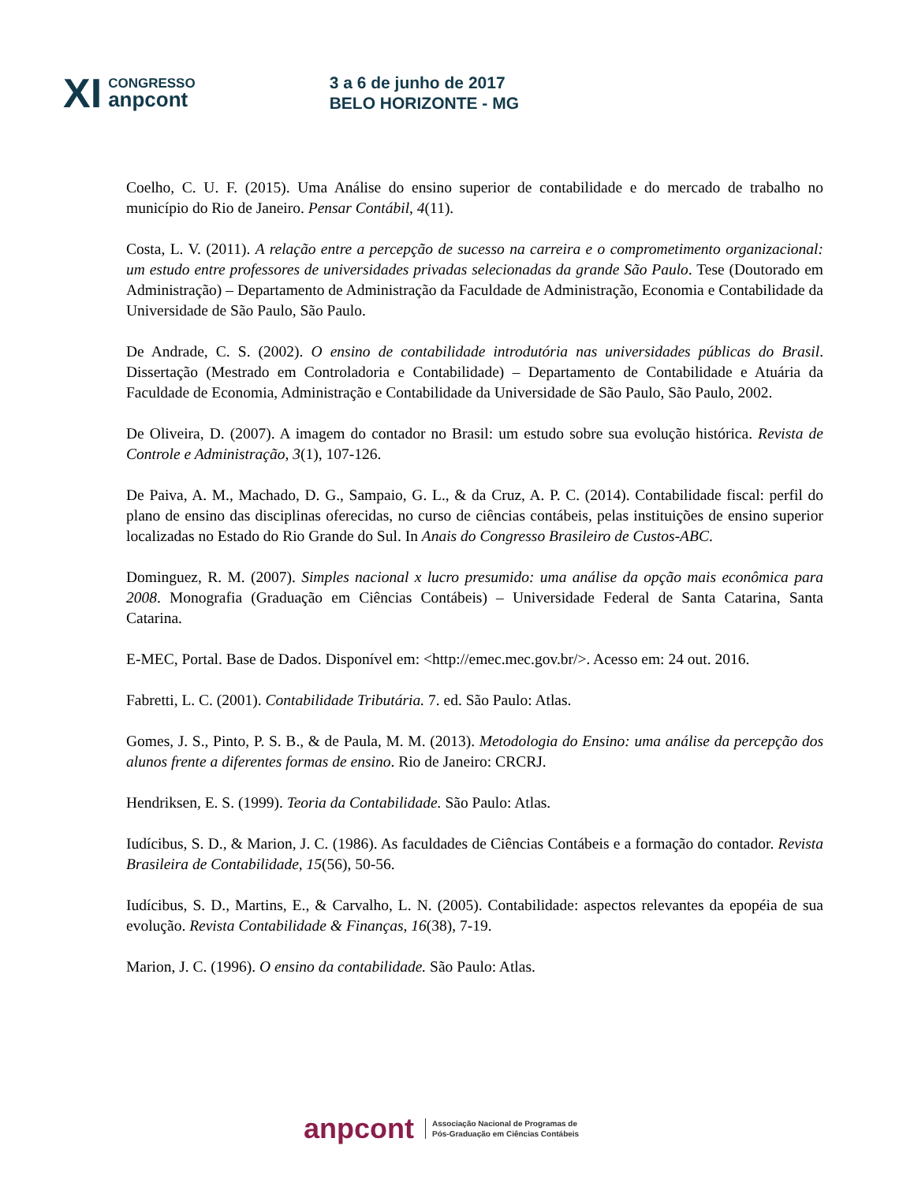XI
CONGRESSO
anpcont
3 a 6 de junho de 2017
BELO HORIZONTE - MG
Coelho, C. U. F. (2015). Uma Análise do ensino superior de contabilidade e do mercado de trabalho no município do Rio de Janeiro. Pensar Contábil, 4(11).
Costa, L. V. (2011). A relação entre a percepção de sucesso na carreira e o comprometimento organizacional: um estudo entre professores de universidades privadas selecionadas da grande São Paulo. Tese (Doutorado em Administração) – Departamento de Administração da Faculdade de Administração, Economia e Contabilidade da Universidade de São Paulo, São Paulo.
De Andrade, C. S. (2002). O ensino de contabilidade introdutória nas universidades públicas do Brasil. Dissertação (Mestrado em Controladoria e Contabilidade) – Departamento de Contabilidade e Atuária da Faculdade de Economia, Administração e Contabilidade da Universidade de São Paulo, São Paulo, 2002.
De Oliveira, D. (2007). A imagem do contador no Brasil: um estudo sobre sua evolução histórica. Revista de Controle e Administração, 3(1), 107-126.
De Paiva, A. M., Machado, D. G., Sampaio, G. L., & da Cruz, A. P. C. (2014). Contabilidade fiscal: perfil do plano de ensino das disciplinas oferecidas, no curso de ciências contábeis, pelas instituições de ensino superior localizadas no Estado do Rio Grande do Sul. In Anais do Congresso Brasileiro de Custos-ABC.
Dominguez, R. M. (2007). Simples nacional x lucro presumido: uma análise da opção mais econômica para 2008. Monografia (Graduação em Ciências Contábeis) – Universidade Federal de Santa Catarina, Santa Catarina.
E-MEC, Portal. Base de Dados. Disponível em: <http://emec.mec.gov.br/>. Acesso em: 24 out. 2016.
Fabretti, L. C. (2001). Contabilidade Tributária. 7. ed. São Paulo: Atlas.
Gomes, J. S., Pinto, P. S. B., & de Paula, M. M. (2013). Metodologia do Ensino: uma análise da percepção dos alunos frente a diferentes formas de ensino. Rio de Janeiro: CRCRJ.
Hendriksen, E. S. (1999). Teoria da Contabilidade. São Paulo: Atlas.
Iudícibus, S. D., & Marion, J. C. (1986). As faculdades de Ciências Contábeis e a formação do contador. Revista Brasileira de Contabilidade, 15(56), 50-56.
Iudícibus, S. D., Martins, E., & Carvalho, L. N. (2005). Contabilidade: aspectos relevantes da epopéia de sua evolução. Revista Contabilidade & Finanças, 16(38), 7-19.
Marion, J. C. (1996). O ensino da contabilidade. São Paulo: Atlas.
anpcont
Associação Nacional de Programas de
Pós-Graduação em Ciências Contábeis